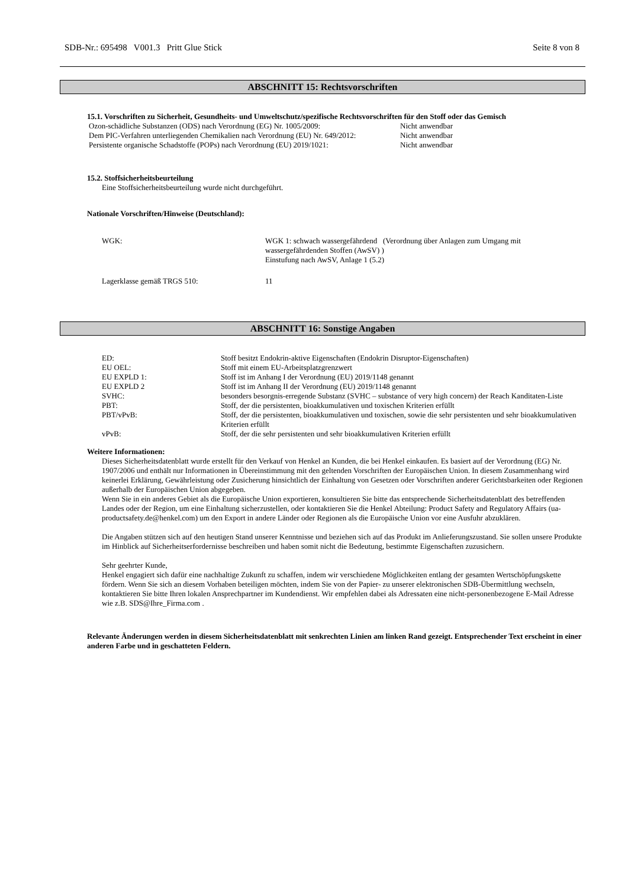SDB-Nr.: 695498 V001.3 Pritt Glue Stick Seite 8 von 8
ABSCHNITT 15: Rechtsvorschriften
15.1. Vorschriften zu Sicherheit, Gesundheits- und Umweltschutz/spezifische Rechtsvorschriften für den Stoff oder das Gemisch
| Ozon-schädliche Substanzen (ODS) nach Verordnung (EG) Nr. 1005/2009: | Nicht anwendbar |
| Dem PIC-Verfahren unterliegenden Chemikalien nach Verordnung (EU) Nr. 649/2012: | Nicht anwendbar |
| Persistente organische Schadstoffe (POPs) nach Verordnung (EU) 2019/1021: | Nicht anwendbar |
15.2. Stoffsicherheitsbeurteilung
Eine Stoffsicherheitsbeurteilung wurde nicht durchgeführt.
Nationale Vorschriften/Hinweise (Deutschland):
| WGK: | WGK 1: schwach wassergefährdend (Verordnung über Anlagen zum Umgang mit wassergefährdenden Stoffen (AwSV) ) Einstufung nach AwSV, Anlage 1 (5.2) |
| Lagerklasse gemäß TRGS 510: | 11 |
ABSCHNITT 16: Sonstige Angaben
| ED: | Stoff besitzt Endokrin-aktive Eigenschaften (Endokrin Disruptor-Eigenschaften) |
| EU OEL: | Stoff mit einem EU-Arbeitsplatzgrenzwert |
| EU EXPLD 1: | Stoff ist im Anhang I der Verordnung (EU) 2019/1148 genannt |
| EU EXPLD 2 | Stoff ist im Anhang II der Verordnung (EU) 2019/1148 genannt |
| SVHC: | besonders besorgnis-erregende Substanz (SVHC – substance of very high concern) der Reach Kanditaten-Liste |
| PBT: | Stoff, der die persistenten, bioakkumulativen und toxischen Kriterien erfüllt |
| PBT/vPvB: | Stoff, der die persistenten, bioakkumulativen und toxischen, sowie die sehr persistenten und sehr bioakkumulativen Kriterien erfüllt |
| vPvB: | Stoff, der die sehr persistenten und sehr bioakkumulativen Kriterien erfüllt |
Weitere Informationen:
Dieses Sicherheitsdatenblatt wurde erstellt für den Verkauf von Henkel an Kunden, die bei Henkel einkaufen. Es basiert auf der Verordnung (EG) Nr. 1907/2006 und enthält nur Informationen in Übereinstimmung mit den geltenden Vorschriften der Europäischen Union. In diesem Zusammenhang wird keinerlei Erklärung, Gewährleistung oder Zusicherung hinsichtlich der Einhaltung von Gesetzen oder Vorschriften anderer Gerichtsbarkeiten oder Regionen außerhalb der Europäischen Union abgegeben.
Wenn Sie in ein anderes Gebiet als die Europäische Union exportieren, konsultieren Sie bitte das entsprechende Sicherheitsdatenblatt des betreffenden Landes oder der Region, um eine Einhaltung sicherzustellen, oder kontaktieren Sie die Henkel Abteilung: Product Safety and Regulatory Affairs (ua-productsafety.de@henkel.com) um den Export in andere Länder oder Regionen als die Europäische Union vor eine Ausfuhr abzuklären.
Die Angaben stützen sich auf den heutigen Stand unserer Kenntnisse und beziehen sich auf das Produkt im Anlieferungszustand. Sie sollen unsere Produkte im Hinblick auf Sicherheitserfordernisse beschreiben und haben somit nicht die Bedeutung, bestimmte Eigenschaften zuzusichern.
Sehr geehrter Kunde,
Henkel engagiert sich dafür eine nachhaltige Zukunft zu schaffen, indem wir verschiedene Möglichkeiten entlang der gesamten Wertschöpfungskette fördern. Wenn Sie sich an diesem Vorhaben beteiligen möchten, indem Sie von der Papier- zu unserer elektronischen SDB-Übermittlung wechseln, kontaktieren Sie bitte Ihren lokalen Ansprechpartner im Kundendienst. Wir empfehlen dabei als Adressaten eine nicht-personenbezogene E-Mail Adresse wie z.B. SDS@Ihre_Firma.com .
Relevante Änderungen werden in diesem Sicherheitsdatenblatt mit senkrechten Linien am linken Rand gezeigt. Entsprechender Text erscheint in einer anderen Farbe und in geschatteten Feldern.